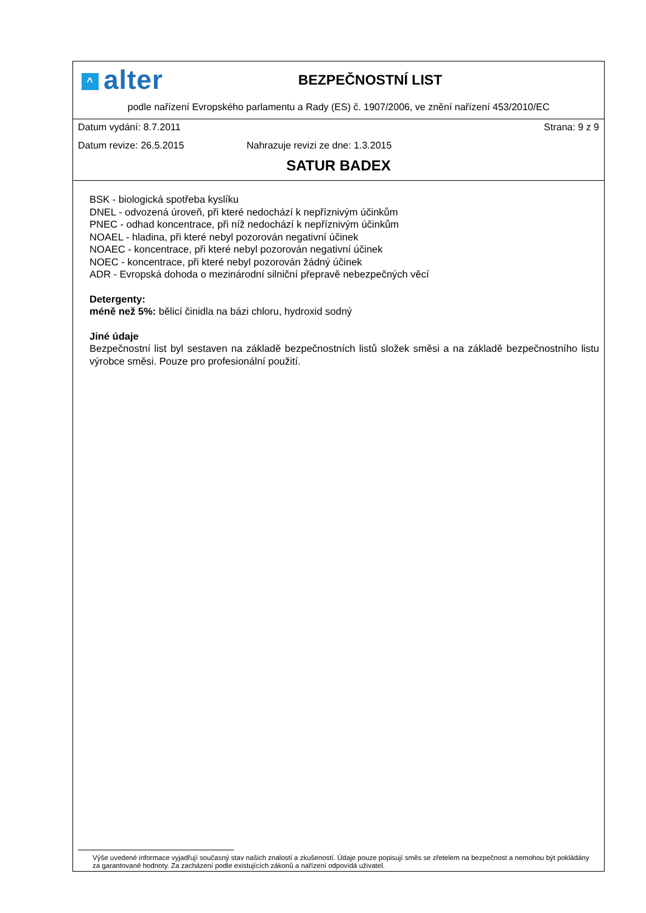^ alter
BEZPEČNOSTNÍ LIST
podle nařízení Evropského parlamentu a Rady (ES) č. 1907/2006, ve znění nařízení 453/2010/EC
Datum vydání: 8.7.2011 Strana: 9 z 9
Datum revize: 26.5.2015 Nahrazuje revizi ze dne: 1.3.2015
SATUR BADEX
BSK - biologická spotřeba kyslíku
DNEL - odvozená úroveň, při které nedochází k nepříznivým účinkům
PNEC - odhad koncentrace, při níž nedochází k nepříznivým účinkům
NOAEL - hladina, při které nebyl pozorován negativní účinek
NOAEC - koncentrace, při které nebyl pozorován negativní účinek
NOEC - koncentrace, při které nebyl pozorován žádný účinek
ADR - Evropská dohoda o mezinárodní silniční přepravě nebezpečných věcí
Detergenty:
méně než 5%: bělicí činidla na bázi chloru, hydroxid sodný
Jiné údaje
Bezpečnostní list byl sestaven na základě bezpečnostních listů složek směsi a na základě bezpečnostního listu výrobce směsi. Pouze pro profesionální použití.
Výše uvedené informace vyjadřují současný stav našich znalostí a zkušeností. Údaje pouze popisují směs se zřetelem na bezpečnost a nemohou být pokládány za garantované hodnoty. Za zacházení podle existujících zákonů a nařízení odpovídá uživatel.